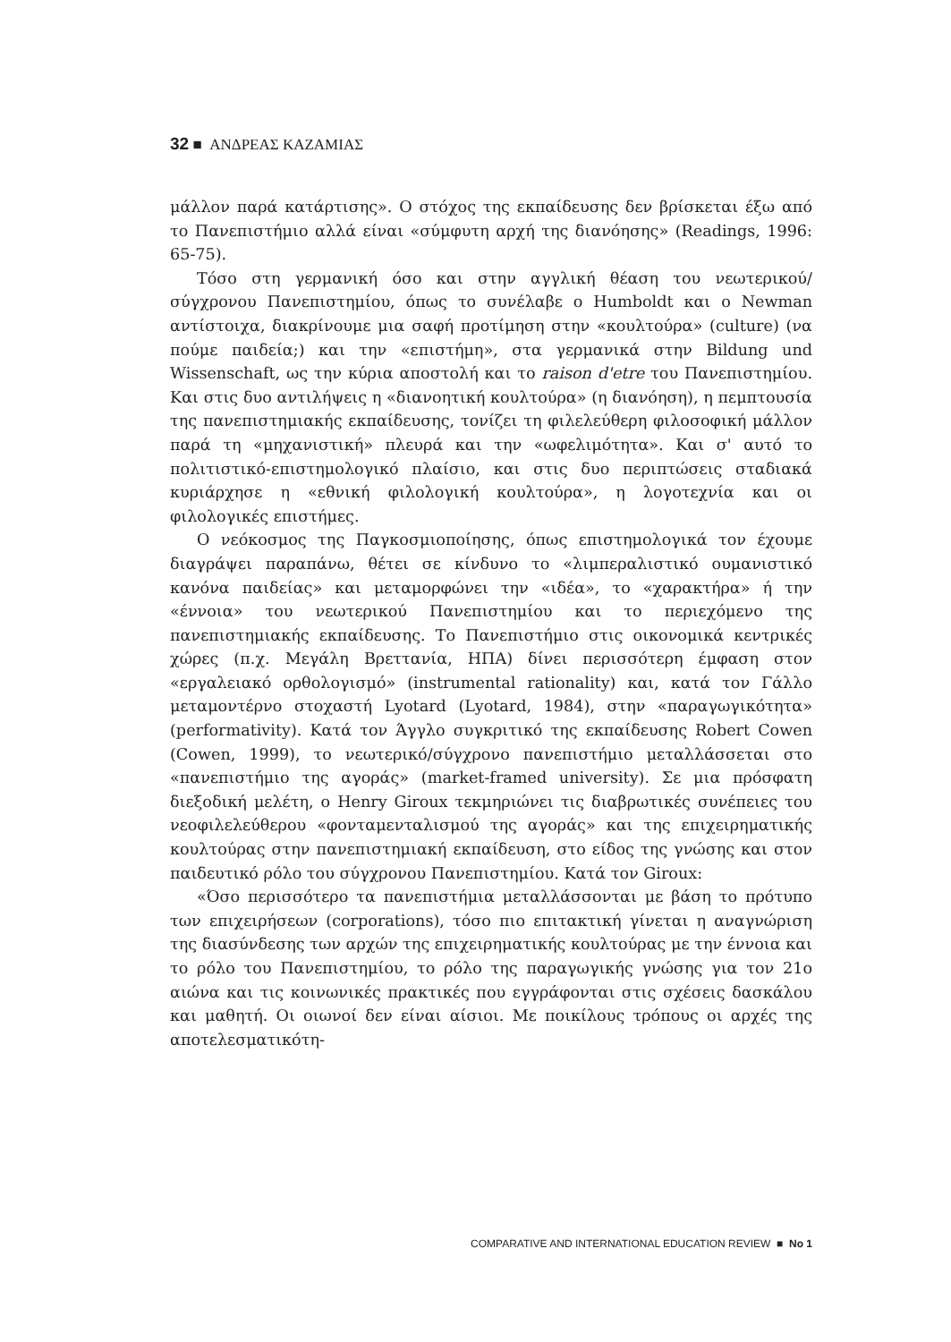32 ■ ΑΝΔΡΕΑΣ ΚΑΖΑΜΙΑΣ
μάλλον παρά κατάρτισης». Ο στόχος της εκπαίδευσης δεν βρίσκεται έξω από το Πανεπιστήμιο αλλά είναι «σύμφυτη αρχή της διανόησης» (Readings, 1996: 65-75).
Τόσο στη γερμανική όσο και στην αγγλική θέαση του νεωτερικού/ σύγχρονου Πανεπιστημίου, όπως το συνέλαβε ο Humboldt και ο Newman αντίστοιχα, διακρίνουμε μια σαφή προτίμηση στην «κουλτούρα» (culture) (να πούμε παιδεία;) και την «επιστήμη», στα γερμανικά στην Bildung und Wissenschaft, ως την κύρια αποστολή και το raison d'etre του Πανεπιστημίου. Και στις δυο αντιλήψεις η «διανοητική κουλτούρα» (η διανόηση), η πεμπτουσία της πανεπιστημιακής εκπαίδευσης, τονίζει τη φιλελεύθερη φιλοσοφική μάλλον παρά τη «μηχανιστική» πλευρά και την «ωφελιμότητα». Και σ' αυτό το πολιτιστικό-επιστημολογικό πλαίσιο, και στις δυο περιπτώσεις σταδιακά κυριάρχησε η «εθνική φιλολογική κουλτούρα», η λογοτεχνία και οι φιλολογικές επιστήμες.
Ο νεόκοσμος της Παγκοσμιοποίησης, όπως επιστημολογικά τον έχουμε διαγράψει παραπάνω, θέτει σε κίνδυνο το «λιμπεραλιστικό ουμανιστικό κανόνα παιδείας» και μεταμορφώνει την «ιδέα», το «χαρακτήρα» ή την «έννοια» του νεωτερικού Πανεπιστημίου και το περιεχόμενο της πανεπιστημιακής εκπαίδευσης. Το Πανεπιστήμιο στις οικονομικά κεντρικές χώρες (π.χ. Μεγάλη Βρεττανία, ΗΠΑ) δίνει περισσότερη έμφαση στον «εργαλειακό ορθολογισμό» (instrumental rationality) και, κατά τον Γάλλο μεταμοντέρνο στοχαστή Lyotard (Lyotard, 1984), στην «παραγωγικότητα» (performativity). Κατά τον Άγγλο συγκριτικό της εκπαίδευσης Robert Cowen (Cowen, 1999), το νεωτερικό/σύγχρονο πανεπιστήμιο μεταλλάσσεται στο «πανεπιστήμιο της αγοράς» (market-framed university). Σε μια πρόσφατη διεξοδική μελέτη, ο Henry Giroux τεκμηριώνει τις διαβρωτικές συνέπειες του νεοφιλελεύθερου «φονταμενταλισμού της αγοράς» και της επιχειρηματικής κουλτούρας στην πανεπιστημιακή εκπαίδευση, στο είδος της γνώσης και στον παιδευτικό ρόλο του σύγχρονου Πανεπιστημίου. Κατά τον Giroux:
«Όσο περισσότερο τα πανεπιστήμια μεταλλάσσονται με βάση το πρότυπο των επιχειρήσεων (corporations), τόσο πιο επιτακτική γίνεται η αναγνώριση της διασύνδεσης των αρχών της επιχειρηματικής κουλτούρας με την έννοια και το ρόλο του Πανεπιστημίου, το ρόλο της παραγωγικής γνώσης για τον 21ο αιώνα και τις κοινωνικές πρακτικές που εγγράφονται στις σχέσεις δασκάλου και μαθητή. Οι οιωνοί δεν είναι αίσιοι. Με ποικίλους τρόπους οι αρχές της αποτελεσματικότη-
COMPARATIVE AND INTERNATIONAL EDUCATION REVIEW ■ No 1